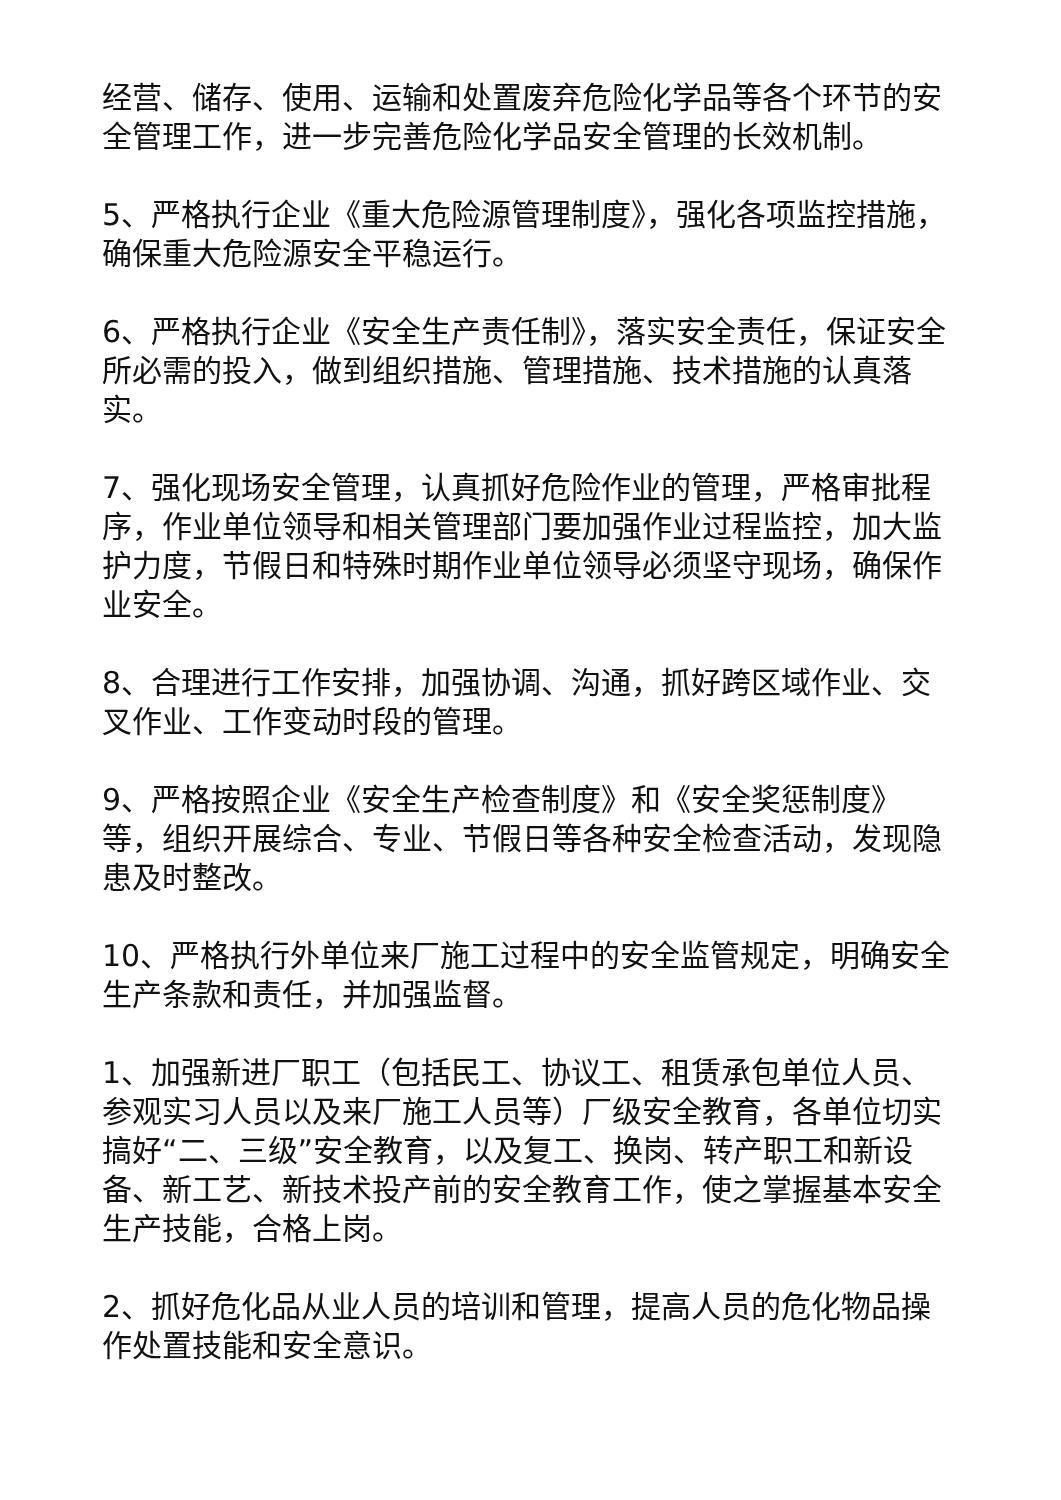经营、储存、使用、运输和处置废弃危险化学品等各个环节的安全管理工作，进一步完善危险化学品安全管理的长效机制。
5、严格执行企业《重大危险源管理制度》，强化各项监控措施，确保重大危险源安全平稳运行。
6、严格执行企业《安全生产责任制》，落实安全责任，保证安全所必需的投入，做到组织措施、管理措施、技术措施的认真落实。
7、强化现场安全管理，认真抓好危险作业的管理，严格审批程序，作业单位领导和相关管理部门要加强作业过程监控，加大监护力度，节假日和特殊时期作业单位领导必须坚守现场，确保作业安全。
8、合理进行工作安排，加强协调、沟通，抓好跨区域作业、交叉作业、工作变动时段的管理。
9、严格按照企业《安全生产检查制度》和《安全奖惩制度》等，组织开展综合、专业、节假日等各种安全检查活动，发现隐患及时整改。
10、严格执行外单位来厂施工过程中的安全监管规定，明确安全生产条款和责任，并加强监督。
1、加强新进厂职工（包括民工、协议工、租赁承包单位人员、参观实习人员以及来厂施工人员等）厂级安全教育，各单位切实搞好“二、三级”安全教育，以及复工、换岗、转产职工和新设备、新工艺、新技术投产前的安全教育工作，使之掌握基本安全生产技能，合格上岗。
2、抓好危化品从业人员的培训和管理，提高人员的危化物品操作处置技能和安全意识。